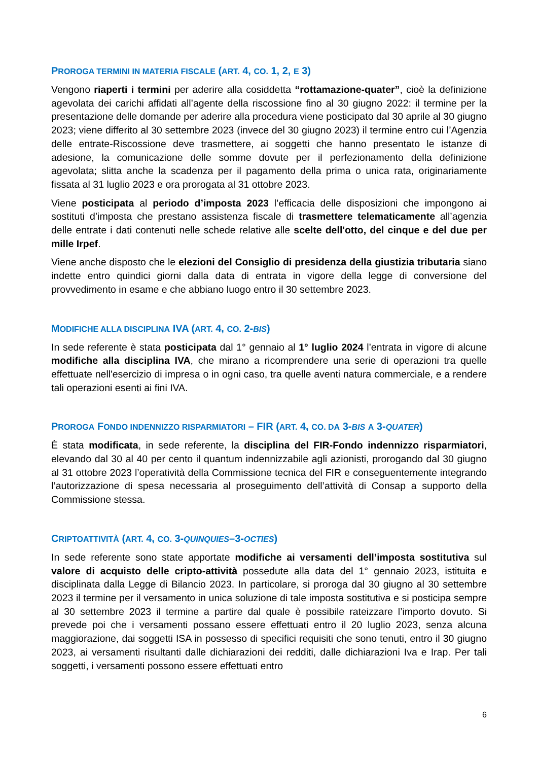PROROGA TERMINI IN MATERIA FISCALE (ART. 4, CO. 1, 2, E 3)
Vengono riaperti i termini per aderire alla cosiddetta “rottamazione-quater”, cioè la definizione agevolata dei carichi affidati all’agente della riscossione fino al 30 giugno 2022: il termine per la presentazione delle domande per aderire alla procedura viene posticipato dal 30 aprile al 30 giugno 2023; viene differito al 30 settembre 2023 (invece del 30 giugno 2023) il termine entro cui l’Agenzia delle entrate-Riscossione deve trasmettere, ai soggetti che hanno presentato le istanze di adesione, la comunicazione delle somme dovute per il perfezionamento della definizione agevolata; slitta anche la scadenza per il pagamento della prima o unica rata, originariamente fissata al 31 luglio 2023 e ora prorogata al 31 ottobre 2023.
Viene posticipata al periodo d’imposta 2023 l’efficacia delle disposizioni che impongono ai sostituti d’imposta che prestano assistenza fiscale di trasmettere telematicamente all’agenzia delle entrate i dati contenuti nelle schede relative alle scelte dell'otto, del cinque e del due per mille Irpef.
Viene anche disposto che le elezioni del Consiglio di presidenza della giustizia tributaria siano indette entro quindici giorni dalla data di entrata in vigore della legge di conversione del provvedimento in esame e che abbiano luogo entro il 30 settembre 2023.
MODIFICHE ALLA DISCIPLINA IVA (ART. 4, CO. 2-BIS)
In sede referente è stata posticipata dal 1° gennaio al 1° luglio 2024 l’entrata in vigore di alcune modifiche alla disciplina IVA, che mirano a ricomprendere una serie di operazioni tra quelle effettuate nell'esercizio di impresa o in ogni caso, tra quelle aventi natura commerciale, e a rendere tali operazioni esenti ai fini IVA.
PROROGA FONDO INDENNIZZO RISPARMIATORI – FIR (ART. 4, CO. DA 3-BIS A 3-QUATER)
È stata modificata, in sede referente, la disciplina del FIR-Fondo indennizzo risparmiatori, elevando dal 30 al 40 per cento il quantum indennizzabile agli azionisti, prorogando dal 30 giugno al 31 ottobre 2023 l’operatività della Commissione tecnica del FIR e conseguentemente integrando l’autorizzazione di spesa necessaria al proseguimento dell’attività di Consap a supporto della Commissione stessa.
CRIPTOATTIVITÀ (ART. 4, CO. 3-QUINQUIES–3-OCTIES)
In sede referente sono state apportate modifiche ai versamenti dell’imposta sostitutiva sul valore di acquisto delle cripto-attività possedute alla data del 1° gennaio 2023, istituita e disciplinata dalla Legge di Bilancio 2023. In particolare, si proroga dal 30 giugno al 30 settembre 2023 il termine per il versamento in unica soluzione di tale imposta sostitutiva e si posticipa sempre al 30 settembre 2023 il termine a partire dal quale è possibile rateizzare l’importo dovuto. Si prevede poi che i versamenti possano essere effettuati entro il 20 luglio 2023, senza alcuna maggiorazione, dai soggetti ISA in possesso di specifici requisiti che sono tenuti, entro il 30 giugno 2023, ai versamenti risultanti dalle dichiarazioni dei redditi, dalle dichiarazioni Iva e Irap. Per tali soggetti, i versamenti possono essere effettuati entro
6